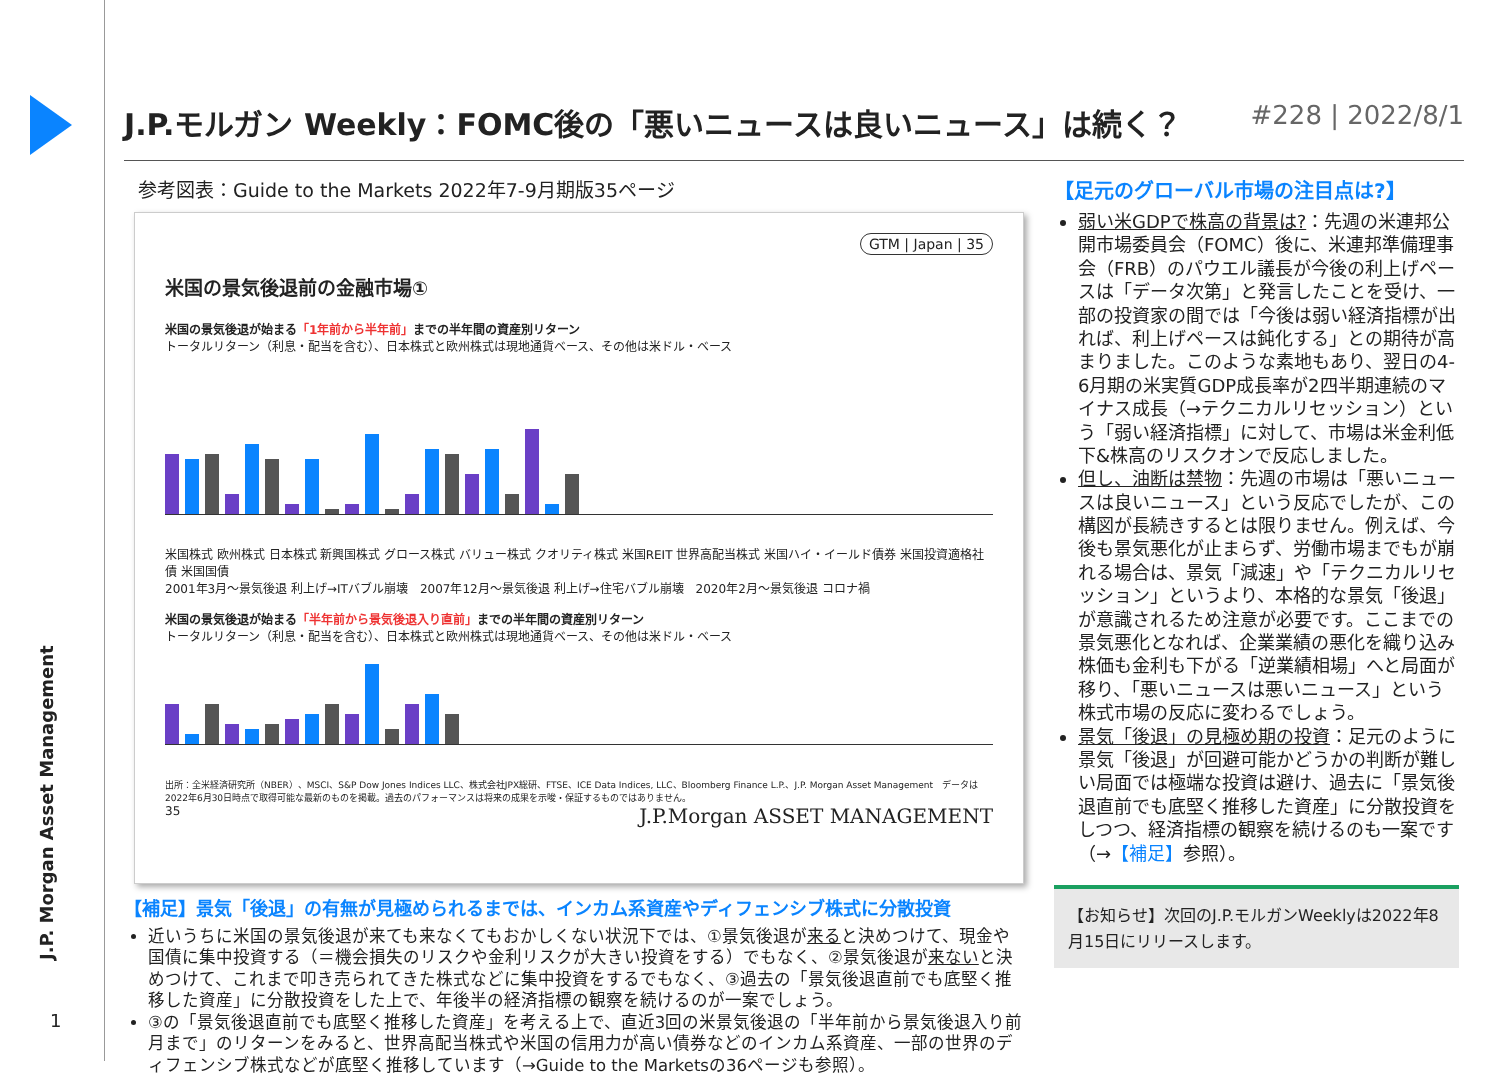J.P. Morgan Asset Management
1
J.P.モルガン Weekly：FOMC後の「悪いニュースは良いニュース」は続く？ #228 | 2022/8/1
参考図表：Guide to the Markets 2022年7-9月期版35ページ
GTM | Japan | 35
米国の景気後退前の金融市場①
米国の景気後退が始まる「1年前から半年前」までの半年間の資産別リターン
トータルリターン（利息・配当を含む）、日本株式と欧州株式は現地通貨ベース、その他は米ドル・ベース
米国株式 欧州株式 日本株式 新興国株式 グロース株式 バリュー株式 クオリティ株式 米国REIT 世界高配当株式 米国ハイ・イールド債券 米国投資適格社債 米国国債
2001年3月～景気後退 利上げ→ITバブル崩壊　2007年12月～景気後退 利上げ→住宅バブル崩壊　2020年2月～景気後退 コロナ禍
米国の景気後退が始まる「半年前から景気後退入り直前」までの半年間の資産別リターン
トータルリターン（利息・配当を含む）、日本株式と欧州株式は現地通貨ベース、その他は米ドル・ベース
出所：全米経済研究所（NBER）、MSCI、S&P Dow Jones Indices LLC、株式会社JPX総研、FTSE、ICE Data Indices, LLC、Bloomberg Finance L.P.、J.P. Morgan Asset Management　データは2022年6月30日時点で取得可能な最新のものを掲載。過去のパフォーマンスは将来の成果を示唆・保証するものではありません。
35 J.P.Morgan ASSET MANAGEMENT
【補足】景気「後退」の有無が見極められるまでは、インカム系資産やディフェンシブ株式に分散投資
近いうちに米国の景気後退が来ても来なくてもおかしくない状況下では、①景気後退が来ると決めつけて、現金や国債に集中投資する（＝機会損失のリスクや金利リスクが大きい投資をする）でもなく、②景気後退が来ないと決めつけて、これまで叩き売られてきた株式などに集中投資をするでもなく、③過去の「景気後退直前でも底堅く推移した資産」に分散投資をした上で、年後半の経済指標の観察を続けるのが一案でしょう。
③の「景気後退直前でも底堅く推移した資産」を考える上で、直近3回の米景気後退の「半年前から景気後退入り前月まで」のリターンをみると、世界高配当株式や米国の信用力が高い債券などのインカム系資産、一部の世界のディフェンシブ株式などが底堅く推移しています（→Guide to the Marketsの36ページも参照）。
【足元のグローバル市場の注目点は?】
弱い米GDPで株高の背景は?：先週の米連邦公開市場委員会（FOMC）後に、米連邦準備理事会（FRB）のパウエル議長が今後の利上げペースは「データ次第」と発言したことを受け、一部の投資家の間では「今後は弱い経済指標が出れば、利上げペースは鈍化する」との期待が高まりました。このような素地もあり、翌日の4-6月期の米実質GDP成長率が2四半期連続のマイナス成長（→テクニカルリセッション）という「弱い経済指標」に対して、市場は米金利低下&株高のリスクオンで反応しました。
但し、油断は禁物：先週の市場は「悪いニュースは良いニュース」という反応でしたが、この構図が長続きするとは限りません。例えば、今後も景気悪化が止まらず、労働市場までもが崩れる場合は、景気「減速」や「テクニカルリセッション」というより、本格的な景気「後退」が意識されるため注意が必要です。ここまでの景気悪化となれば、企業業績の悪化を織り込み株価も金利も下がる「逆業績相場」へと局面が移り、「悪いニュースは悪いニュース」という株式市場の反応に変わるでしょう。
景気「後退」の見極め期の投資：足元のように景気「後退」が回避可能かどうかの判断が難しい局面では極端な投資は避け、過去に「景気後退直前でも底堅く推移した資産」に分散投資をしつつ、経済指標の観察を続けるのも一案です（→【補足】参照）。
【お知らせ】次回のJ.P.モルガンWeeklyは2022年8月15日にリリースします。